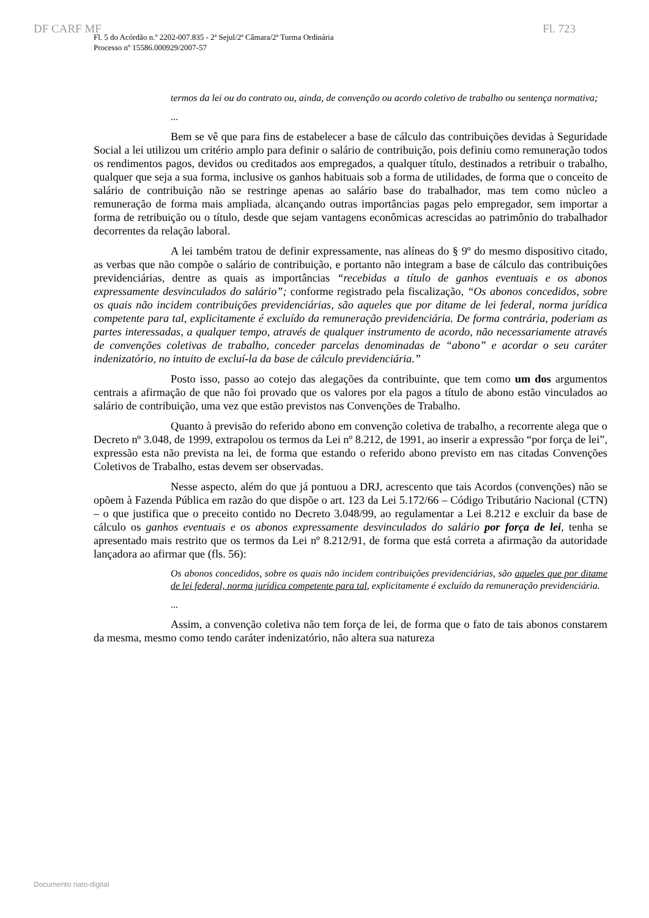DF CARF MF Fl. 723
Fl. 5 do Acórdão n.º 2202-007.835 - 2ª Sejul/2ª Câmara/2ª Turma Ordinária
Processo nº 15586.000929/2007-57
termos da lei ou do contrato ou, ainda, de convenção ou acordo coletivo de trabalho ou sentença normativa;
...
Bem se vê que para fins de estabelecer a base de cálculo das contribuições devidas à Seguridade Social a lei utilizou um critério amplo para definir o salário de contribuição, pois definiu como remuneração todos os rendimentos pagos, devidos ou creditados aos empregados, a qualquer título, destinados a retribuir o trabalho, qualquer que seja a sua forma, inclusive os ganhos habituais sob a forma de utilidades, de forma que o conceito de salário de contribuição não se restringe apenas ao salário base do trabalhador, mas tem como núcleo a remuneração de forma mais ampliada, alcançando outras importâncias pagas pelo empregador, sem importar a forma de retribuição ou o título, desde que sejam vantagens econômicas acrescidas ao patrimônio do trabalhador decorrentes da relação laboral.
A lei também tratou de definir expressamente, nas alíneas do § 9º do mesmo dispositivo citado, as verbas que não compõe o salário de contribuição, e portanto não integram a base de cálculo das contribuições previdenciárias, dentre as quais as importâncias “recebidas a título de ganhos eventuais e os abonos expressamente desvinculados do salário”; conforme registrado pela fiscalização, “Os abonos concedidos, sobre os quais não incidem contribuições previdenciárias, são aqueles que por ditame de lei federal, norma jurídica competente para tal, explicitamente é excluído da remuneração previdenciária. De forma contrária, poderiam as partes interessadas, a qualquer tempo, através de qualquer instrumento de acordo, não necessariamente através de convenções coletivas de trabalho, conceder parcelas denominadas de “abono” e acordar o seu caráter indenizatório, no intuito de excluí-la da base de cálculo previdenciária.”
Posto isso, passo ao cotejo das alegações da contribuinte, que tem como um dos argumentos centrais a afirmação de que não foi provado que os valores por ela pagos a título de abono estão vinculados ao salário de contribuição, uma vez que estão previstos nas Convenções de Trabalho.
Quanto à previsão do referido abono em convenção coletiva de trabalho, a recorrente alega que o Decreto nº 3.048, de 1999, extrapolou os termos da Lei nº 8.212, de 1991, ao inserir a expressão “por força de lei”, expressão esta não prevista na lei, de forma que estando o referido abono previsto em nas citadas Convenções Coletivos de Trabalho, estas devem ser observadas.
Nesse aspecto, além do que já pontuou a DRJ, acrescento que tais Acordos (convenções) não se opõem à Fazenda Pública em razão do que dispõe o art. 123 da Lei 5.172/66 – Código Tributário Nacional (CTN) – o que justifica que o preceito contido no Decreto 3.048/99, ao regulamentar a Lei 8.212 e excluir da base de cálculo os ganhos eventuais e os abonos expressamente desvinculados do salário por força de lei, tenha se apresentado mais restrito que os termos da Lei nº 8.212/91, de forma que está correta a afirmação da autoridade lançadora ao afirmar que (fls. 56):
Os abonos concedidos, sobre os quais não incidem contribuições previdenciárias, são aqueles que por ditame de lei federal, norma jurídica competente para tal, explicitamente é excluído da remuneração previdenciária.
...
Assim, a convenção coletiva não tem força de lei, de forma que o fato de tais abonos constarem da mesma, mesmo como tendo caráter indenizatório, não altera sua natureza
Documento nato-digital